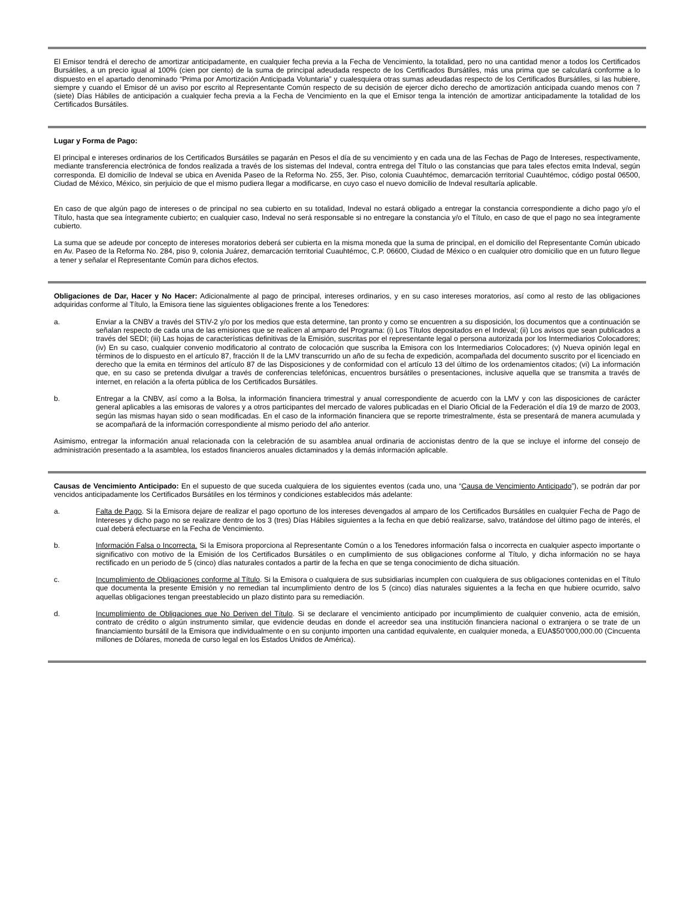El Emisor tendrá el derecho de amortizar anticipadamente, en cualquier fecha previa a la Fecha de Vencimiento, la totalidad, pero no una cantidad menor a todos los Certificados Bursátiles, a un precio igual al 100% (cien por ciento) de la suma de principal adeudada respecto de los Certificados Bursátiles, más una prima que se calculará conforme a lo dispuesto en el apartado denominado “Prima por Amortización Anticipada Voluntaria” y cualesquiera otras sumas adeudadas respecto de los Certificados Bursátiles, si las hubiere, siempre y cuando el Emisor dé un aviso por escrito al Representante Común respecto de su decisión de ejercer dicho derecho de amortización anticipada cuando menos con 7 (siete) Días Hábiles de anticipación a cualquier fecha previa a la Fecha de Vencimiento en la que el Emisor tenga la intención de amortizar anticipadamente la totalidad de los Certificados Bursátiles.
Lugar y Forma de Pago:
El principal e intereses ordinarios de los Certificados Bursátiles se pagarán en Pesos el día de su vencimiento y en cada una de las Fechas de Pago de Intereses, respectivamente, mediante transferencia electrónica de fondos realizada a través de los sistemas del Indeval, contra entrega del Título o las constancias que para tales efectos emita Indeval, según corresponda. El domicilio de Indeval se ubica en Avenida Paseo de la Reforma No. 255, 3er. Piso, colonia Cuauhtémoc, demarcación territorial Cuauhtémoc, código postal 06500, Ciudad de México, México, sin perjuicio de que el mismo pudiera llegar a modificarse, en cuyo caso el nuevo domicilio de Indeval resultaría aplicable.
En caso de que algún pago de intereses o de principal no sea cubierto en su totalidad, Indeval no estará obligado a entregar la constancia correspondiente a dicho pago y/o el Título, hasta que sea íntegramente cubierto; en cualquier caso, Indeval no será responsable si no entregare la constancia y/o el Título, en caso de que el pago no sea íntegramente cubierto.
La suma que se adeude por concepto de intereses moratorios deberá ser cubierta en la misma moneda que la suma de principal, en el domicilio del Representante Común ubicado en Av. Paseo de la Reforma No. 284, piso 9, colonia Juárez, demarcación territorial Cuauhtémoc, C.P. 06600, Ciudad de México o en cualquier otro domicilio que en un futuro llegue a tener y señalar el Representante Común para dichos efectos.
Obligaciones de Dar, Hacer y No Hacer: Adicionalmente al pago de principal, intereses ordinarios, y en su caso intereses moratorios, así como al resto de las obligaciones adquiridas conforme al Título, la Emisora tiene las siguientes obligaciones frente a los Tenedores:
a. Enviar a la CNBV a través del STIV-2 y/o por los medios que esta determine, tan pronto y como se encuentren a su disposición, los documentos que a continuación se señalan respecto de cada una de las emisiones que se realicen al amparo del Programa: (i) Los Títulos depositados en el Indeval; (ii) Los avisos que sean publicados a través del SEDI; (iii) Las hojas de características definitivas de la Emisión, suscritas por el representante legal o persona autorizada por los Intermediarios Colocadores; (iv) En su caso, cualquier convenio modificatorio al contrato de colocación que suscriba la Emisora con los Intermediarios Colocadores; (v) Nueva opinión legal en términos de lo dispuesto en el artículo 87, fracción II de la LMV transcurrido un año de su fecha de expedición, acompañada del documento suscrito por el licenciado en derecho que la emita en términos del artículo 87 de las Disposiciones y de conformidad con el artículo 13 del último de los ordenamientos citados; (vi) La información que, en su caso se pretenda divulgar a través de conferencias telefónicas, encuentros bursátiles o presentaciones, inclusive aquella que se transmita a través de internet, en relación a la oferta pública de los Certificados Bursátiles.
b. Entregar a la CNBV, así como a la Bolsa, la información financiera trimestral y anual correspondiente de acuerdo con la LMV y con las disposiciones de carácter general aplicables a las emisoras de valores y a otros participantes del mercado de valores publicadas en el Diario Oficial de la Federación el día 19 de marzo de 2003, según las mismas hayan sido o sean modificadas. En el caso de la información financiera que se reporte trimestralmente, ésta se presentará de manera acumulada y se acompañará de la información correspondiente al mismo periodo del año anterior.
Asimismo, entregar la información anual relacionada con la celebración de su asamblea anual ordinaria de accionistas dentro de la que se incluye el informe del consejo de administración presentado a la asamblea, los estados financieros anuales dictaminados y la demás información aplicable.
Causas de Vencimiento Anticipado: En el supuesto de que suceda cualquiera de los siguientes eventos (cada uno, una “Causa de Vencimiento Anticipado”), se podrán dar por vencidos anticipadamente los Certificados Bursátiles en los términos y condiciones establecidos más adelante:
a. Falta de Pago. Si la Emisora dejare de realizar el pago oportuno de los intereses devengados al amparo de los Certificados Bursátiles en cualquier Fecha de Pago de Intereses y dicho pago no se realizare dentro de los 3 (tres) Días Hábiles siguientes a la fecha en que debió realizarse, salvo, tratándose del último pago de interés, el cual deberá efectuarse en la Fecha de Vencimiento.
b. Información Falsa o Incorrecta. Si la Emisora proporciona al Representante Común o a los Tenedores información falsa o incorrecta en cualquier aspecto importante o significativo con motivo de la Emisión de los Certificados Bursátiles o en cumplimiento de sus obligaciones conforme al Título, y dicha información no se haya rectificado en un periodo de 5 (cinco) días naturales contados a partir de la fecha en que se tenga conocimiento de dicha situación.
c. Incumplimiento de Obligaciones conforme al Título. Si la Emisora o cualquiera de sus subsidiarias incumplen con cualquiera de sus obligaciones contenidas en el Título que documenta la presente Emisión y no remedian tal incumplimiento dentro de los 5 (cinco) días naturales siguientes a la fecha en que hubiere ocurrido, salvo aquellas obligaciones tengan preestablecido un plazo distinto para su remediación.
d. Incumplimiento de Obligaciones que No Deriven del Título. Si se declarare el vencimiento anticipado por incumplimiento de cualquier convenio, acta de emisión, contrato de crédito o algún instrumento similar, que evidencie deudas en donde el acreedor sea una institución financiera nacional o extranjera o se trate de un financiamiento bursátil de la Emisora que individualmente o en su conjunto importen una cantidad equivalente, en cualquier moneda, a EUA$50’000,000.00 (Cincuenta millones de Dólares, moneda de curso legal en los Estados Unidos de América).